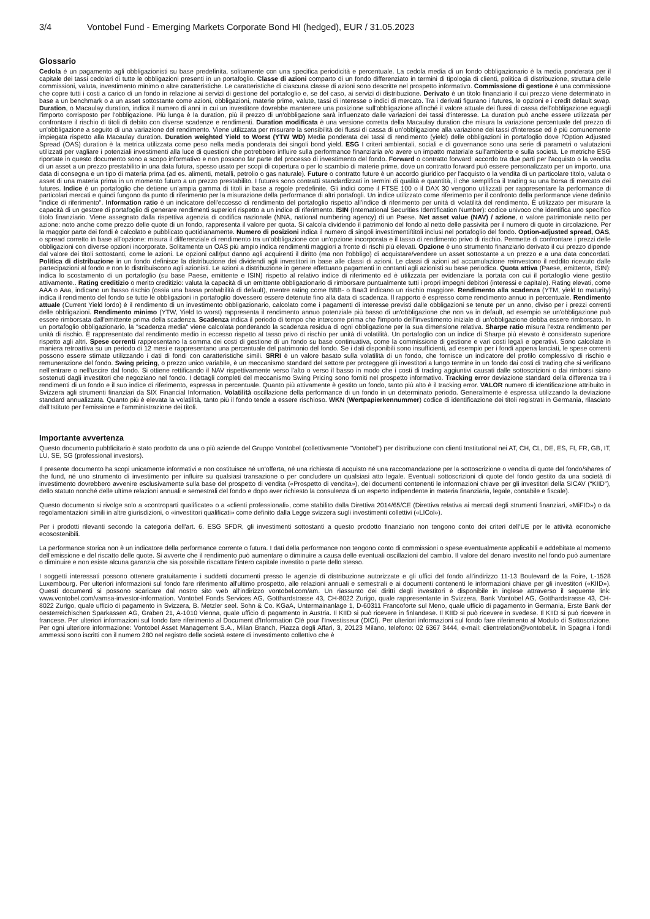3/4 Vontobel Fund - Emerging Markets Corporate Bond HI (hedged), EUR / 31.05.2023
Glossario
Cedola è un pagamento agli obbligazionisti su base predefinita, solitamente con una specifica periodicità e percentuale. La cedola media di un fondo obbligazionario è la media ponderata per il capitale dei tassi cedolari di tutte le obbligazioni presenti in un portafoglio. Classe di azioni comparto di un fondo differenziato in termini di tipologia di clienti, politica di distribuzione, struttura delle commissioni, valuta, investimento minimo o altre caratteristiche. Le caratteristiche di ciascuna classe di azioni sono descritte nel prospetto informativo. Commissione di gestione è una commissione che copre tutti i costi a carico di un fondo in relazione ai servizi di gestione del portafoglio e, se del caso, ai servizi di distribuzione. Derivato è un titolo finanziario il cui prezzo viene determinato in base a un benchmark o a un asset sottostante come azioni, obbligazioni, materie prime, valute, tassi di interesse o indici di mercato. Tra i derivati figurano i futures, le opzioni e i credit default swap. Duration, o Macaulay duration, indica il numero di anni in cui un investitore dovrebbe mantenere una posizione sull'obbligazione affinché il valore attuale dei flussi di cassa dell'obbligazione eguagli l'importo corrisposto per l'obbligazione. Più lunga è la duration, più il prezzo di un'obbligazione sarà influenzato dalle variazioni dei tassi d'interesse. La duration può anche essere utilizzata per confrontare il rischio di titoli di debito con diverse scadenze e rendimenti. Duration modificata è una versione corretta della Macaulay duration che misura la variazione percentuale del prezzo di un'obbligazione a seguito di una variazione del rendimento. Viene utilizzata per misurare la sensibilità dei flussi di cassa di un'obbligazione alla variazione dei tassi d'interesse ed è più comunemente impiegata rispetto alla Macaulay duration. Duration weighted Yield to Worst (YTW WD) Media ponderata dei tassi di rendimento (yield) delle obbligazioni in portafoglio dove l'Option Adjusted Spread (OAS) duration è la metrica utilizzata come peso nella media ponderata dei singoli bond yield. ESG I criteri ambientali, sociali e di governance sono una serie di parametri o valutazioni utilizzati per vagliare i potenziali investimenti alla luce di questioni che potrebbero influire sulla performance finanziaria e/o avere un impatto materiale sull'ambiente e sulla società. Le metriche ESG riportate in questo documento sono a scopo informativo e non possono far parte del processo di investimento del fondo. Forward o contratto forward: accordo tra due parti per l'acquisto o la vendita di un asset a un prezzo prestabilito in una data futura, spesso usato per scopi di copertura o per lo scambio di materie prime, dove un contratto forward può essere personalizzato per un importo, una data di consegna e un tipo di materia prima (ad es. alimenti, metalli, petrolio o gas naturale). Future o contratto future è un accordo giuridico per l'acquisto o la vendita di un particolare titolo, valuta o asset di una materia prima in un momento futuro a un prezzo prestabilito. I futures sono contratti standardizzati in termini di qualità e quantità, il che semplifica il trading su una borsa di mercato dei futures. Indice è un portafoglio che detiene un'ampia gamma di titoli in base a regole predefinite. Gli indici come il FTSE 100 o il DAX 30 vengono utilizzati per rappresentare la performance di particolari mercati e quindi fungono da punto di riferimento per la misurazione della performance di altri portafogli. Un indice utilizzato come riferimento per il confronto della performance viene definito "indice di riferimento". Information ratio è un indicatore dell'eccesso di rendimento del portafoglio rispetto all'indice di riferimento per unità di volatilità del rendimento. È utilizzato per misurare la capacità di un gestore di portafoglio di generare rendimenti superiori rispetto a un indice di riferimento. ISIN (International Securities Identification Number): codice univoco che identifica uno specifico titolo finanziario. Viene assegnato dalla rispettiva agenzia di codifica nazionale (NNA, national numbering agency) di un Paese. Net asset value (NAV) / azione, o valore patrimoniale netto per azione: noto anche come prezzo delle quote di un fondo, rappresenta il valore per quota. Si calcola dividendo il patrimonio del fondo al netto delle passività per il numero di quote in circolazione. Per la maggior parte dei fondi è calcolato e pubblicato quotidianamente. Numero di posizioni indica il numero di singoli investimenti/titoli inclusi nel portafoglio del fondo. Option-adjusted spread, OAS, o spread corretto in base all'opzione: misura il differenziale di rendimento tra un'obbligazione con un'opzione incorporata e il tasso di rendimento privo di rischio. Permette di confrontare i prezzi delle obbligazioni con diverse opzioni incorporate. Solitamente un OAS più ampio indica rendimenti maggiori a fronte di rischi più elevati. Opzione è uno strumento finanziario derivato il cui prezzo dipende dal valore dei titoli sottostanti, come le azioni. Le opzioni call/put danno agli acquirenti il diritto (ma non l'obbligo) di acquistare/vendere un asset sottostante a un prezzo e a una data concordati. Politica di distribuzione in un fondo definisce la distribuzione dei dividendi agli investitori in base alle classi di azioni. Le classi di azioni ad accumulazione reinvestono il reddito ricevuto dalle partecipazioni al fondo e non lo distribuiscono agli azionisti. Le azioni a distribuzione in genere effettuano pagamenti in contanti agli azionisti su base periodica. Quota attiva (Paese, emittente, ISIN): indica lo scostamento di un portafoglio (su base Paese, emittente e ISIN) rispetto al relativo indice di riferimento ed è utilizzata per evidenziare la portata con cui il portafoglio viene gestito attivamente.. Rating creditizio o merito creditizio: valuta la capacità di un emittente obbligazionario di rimborsare puntualmente tutti i propri impegni debitori (interessi e capitale). Rating elevati, come AAA o Aaa, indicano un basso rischio (ossia una bassa probabilità di default), mentre rating come BBB- o Baa3 indicano un rischio maggiore. Rendimento alla scadenza (YTM, yield to maturity) indica il rendimento del fondo se tutte le obbligazioni in portafoglio dovessero essere detenute fino alla data di scadenza. Il rapporto è espresso come rendimento annuo in percentuale. Rendimento attuale (Current Yield lordo) è il rendimento di un investimento obbligazionario, calcolato come i pagamenti di interesse previsti dalle obbligazioni se tenute per un anno, diviso per i prezzi correnti delle obbligazioni. Rendimento minimo (YTW, Yield to worst) rappresenta il rendimento annuo potenziale più basso di un'obbligazione che non va in default, ad esempio se un'obbligazione può essere rimborsata dall'emittente prima della scadenza. Scadenza indica il periodo di tempo che intercorre prima che l'importo dell'investimento iniziale di un'obbligazione debba essere rimborsato. In un portafoglio obbligazionario, la "scadenza media" viene calcolata ponderando la scadenza residua di ogni obbligazione per la sua dimensione relativa. Sharpe ratio misura l'extra rendimento per unità di rischio. È rappresentato dal rendimento medio in eccesso rispetto al tasso privo di rischio per unità di volatilità. Un portafoglio con un indice di Sharpe più elevato è considerato superiore rispetto agli altri. Spese correnti rappresentano la somma dei costi di gestione di un fondo su base continuativa, come la commissione di gestione e vari costi legali e operativi. Sono calcolate in maniera retroattiva su un periodo di 12 mesi e rappresentano una percentuale del patrimonio del fondo. Se i dati disponibili sono insufficienti, ad esempio per i fondi appena lanciati, le spese correnti possono essere stimate utilizzando i dati di fondi con caratteristiche simili. SRRI è un valore basato sulla volatilità di un fondo, che fornisce un indicatore del profilo complessivo di rischio e remunerazione del fondo. Swing pricing, o prezzo unico variabile, è un meccanismo standard del settore per proteggere gli investitori a lungo termine in un fondo dai costi di trading che si verificano nell'entrare o nell'uscire dal fondo. Si ottiene rettificando il NAV rispettivamente verso l'alto o verso il basso in modo che i costi di trading aggiuntivi causati dalle sottoscrizioni o dai rimborsi siano sostenuti dagli investitori che negoziano nel fondo. I dettagli completi del meccanismo Swing Pricing sono forniti nel prospetto informativo. Tracking error deviazione standard della differenza tra i rendimenti di un fondo e il suo indice di riferimento, espressa in percentuale. Quanto più attivamente è gestito un fondo, tanto più alto è il tracking error. VALOR numero di identificazione attribuito in Svizzera agli strumenti finanziari da SIX Financial Information. Volatilità oscillazione della performance di un fondo in un determinato periodo. Generalmente è espressa utilizzando la deviazione standard annualizzata. Quanto più è elevata la volatilità, tanto più il fondo tende a essere rischioso. WKN (Wertpapierkennummer) codice di identificazione dei titoli registrati in Germania, rilasciato dall'Istituto per l'emissione e l'amministrazione dei titoli.
Importante avvertenza
Questo documento pubblicitario è stato prodotto da una o più aziende del Gruppo Vontobel (collettivamente "Vontobel") per distribuzione con clienti Institutional nei AT, CH, CL, DE, ES, FI, FR, GB, IT, LU, SE, SG (professional investors).
Il presente documento ha scopi unicamente informativi e non costituisce né un'offerta, né una richiesta di acquisto né una raccomandazione per la sottoscrizione o vendita di quote del fondo/shares of the fund, né uno strumento di investimento per influire su qualsiasi transazione o per concludere un qualsiasi atto legale. Eventuali sottoscrizioni di quote del fondo gestito da una società di investimento dovrebbero avvenire esclusivamente sulla base del prospetto di vendita («Prospetto di vendita»), dei documenti contenenti le informazioni chiave per gli investitori della SICAV (“KIID”), dello statuto nonché delle ultime relazioni annuali e semestrali del fondo e dopo aver richiesto la consulenza di un esperto indipendente in materia finanziaria, legale, contabile e fiscale).
Questo documento si rivolge solo a «controparti qualificate» o a «clienti professionali», come stabilito dalla Direttiva 2014/65/CE (Direttiva relativa ai mercati degli strumenti finanziari, «MiFID») o da regolamentazioni simili in altre giurisdizioni, o «investitori qualificati» come definito dalla Legge svizzera sugli investimenti collettivi («LICol»).
Per i prodotti rilevanti secondo la categoria dell'art. 6. ESG SFDR, gli investimenti sottostanti a questo prodotto finanziario non tengono conto dei criteri dell'UE per le attività economiche ecosostenibili.
La performance storica non è un indicatore della performance corrente o futura. I dati della performance non tengono conto di commissioni o spese eventualmente applicabili e addebitate al momento dell'emissione e del riscatto delle quote. Si avverte che il rendimento può aumentare o diminuire a causa delle eventuali oscillazioni del cambio. Il valore del denaro investito nel fondo può aumentare o diminuire e non esiste alcuna garanzia che sia possibile riscattare l'intero capitale investito o parte dello stesso.
I soggetti interessati possono ottenere gratuitamente i suddetti documenti presso le agenzie di distribuzione autorizzate e gli uffici del fondo all'indirizzo 11-13 Boulevard de la Foire, L-1528 Luxembourg. Per ulteriori informazioni sul fondo fare riferimento all'ultimo prospetto, alle relazioni annuali e semestrali e ai documenti contenenti le informazioni chiave per gli investitori («KIID»). Questi documenti si possono scaricare dal nostro sito web all'indirizzo vontobel.com/am. Un riassunto dei diritti degli investitori è disponibile in inglese attraverso il seguente link: www.vontobel.com/vamsa-investor-information. Vontobel Fonds Services AG, Gotthardstrasse 43, CH-8022 Zurigo, quale rappresentante in Svizzera, Bank Vontobel AG, Gotthardstrasse 43, CH-8022 Zurigo, quale ufficio di pagamento in Svizzera, B. Metzler seel. Sohn & Co. KGaA, Untermainanlage 1, D-60311 Francoforte sul Meno, quale ufficio di pagamento in Germania, Erste Bank der oesterreichischen Sparkassen AG, Graben 21, A-1010 Vienna, quale ufficio di pagamento in Austria. Il KIID si può ricevere in finlandese. Il KIID si può ricevere in svedese. Il KIID si può ricevere in francese. Per ulteriori informazioni sul fondo fare riferimento al Document d'Information Clé pour l'Investisseur (DICI). Per ulteriori informazioni sul fondo fare riferimento al Modulo di Sottoscrizione. Per ogni ulteriore informazione: Vontobel Asset Management S.A., Milan Branch, Piazza degli Affari, 3, 20123 Milano, telefono: 02 6367 3444, e-mail: clientrelation@vontobel.it. In Spagna i fondi ammessi sono iscritti con il numero 280 nel registro delle società estere di investimento collettivo che è